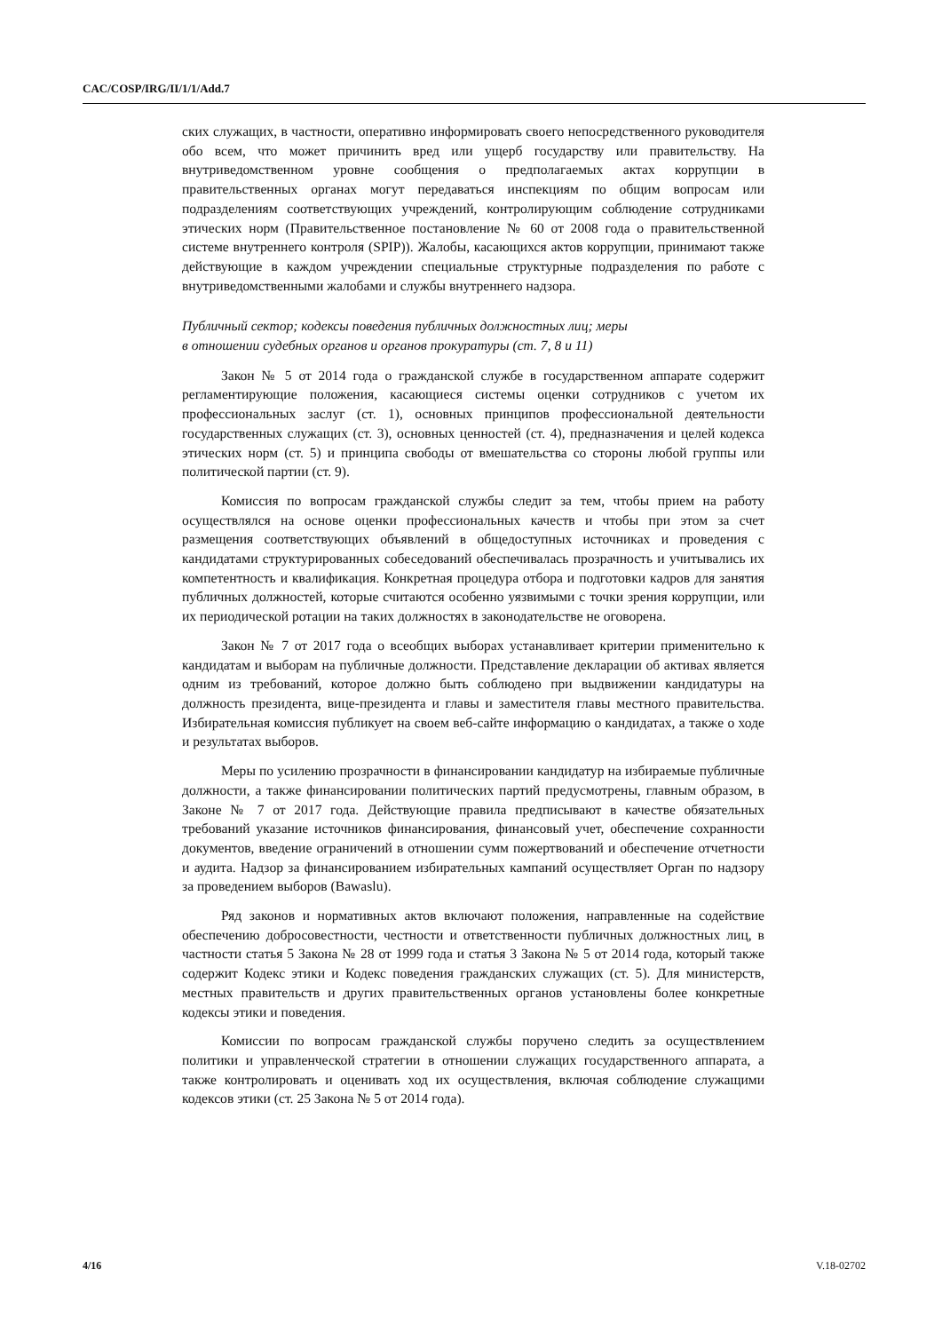CAC/COSP/IRG/II/1/1/Add.7
ских служащих, в частности, оперативно информировать своего непосредственного руководителя обо всем, что может причинить вред или ущерб государству или правительству. На внутриведомственном уровне сообщения о предполагаемых актах коррупции в правительственных органах могут передаваться инспекциям по общим вопросам или подразделениям соответствующих учреждений, контролирующим соблюдение сотрудниками этических норм (Правительственное постановление № 60 от 2008 года о правительственной системе внутреннего контроля (SPIP)). Жалобы, касающихся актов коррупции, принимают также действующие в каждом учреждении специальные структурные подразделения по работе с внутриведомственными жалобами и службы внутреннего надзора.
Публичный сектор; кодексы поведения публичных должностных лиц; меры
в отношении судебных органов и органов прокуратуры (ст. 7, 8 и 11)
Закон № 5 от 2014 года о гражданской службе в государственном аппарате содержит регламентирующие положения, касающиеся системы оценки сотрудников с учетом их профессиональных заслуг (ст. 1), основных принципов профессиональной деятельности государственных служащих (ст. 3), основных ценностей (ст. 4), предназначения и целей кодекса этических норм (ст. 5) и принципа свободы от вмешательства со стороны любой группы или политической партии (ст. 9).
Комиссия по вопросам гражданской службы следит за тем, чтобы прием на работу осуществлялся на основе оценки профессиональных качеств и чтобы при этом за счет размещения соответствующих объявлений в общедоступных источниках и проведения с кандидатами структурированных собеседований обеспечивалась прозрачность и учитывались их компетентность и квалификация. Конкретная процедура отбора и подготовки кадров для занятия публичных должностей, которые считаются особенно уязвимыми с точки зрения коррупции, или их периодической ротации на таких должностях в законодательстве не оговорена.
Закон № 7 от 2017 года о всеобщих выборах устанавливает критерии применительно к кандидатам и выборам на публичные должности. Представление декларации об активах является одним из требований, которое должно быть соблюдено при выдвижении кандидатуры на должность президента, вице-президента и главы и заместителя главы местного правительства. Избирательная комиссия публикует на своем веб-сайте информацию о кандидатах, а также о ходе и результатах выборов.
Меры по усилению прозрачности в финансировании кандидатур на избираемые публичные должности, а также финансировании политических партий предусмотрены, главным образом, в Законе № 7 от 2017 года. Действующие правила предписывают в качестве обязательных требований указание источников финансирования, финансовый учет, обеспечение сохранности документов, введение ограничений в отношении сумм пожертвований и обеспечение отчетности и аудита. Надзор за финансированием избирательных кампаний осуществляет Орган по надзору за проведением выборов (Bawaslu).
Ряд законов и нормативных актов включают положения, направленные на содействие обеспечению добросовестности, честности и ответственности публичных должностных лиц, в частности статья 5 Закона № 28 от 1999 года и статья 3 Закона № 5 от 2014 года, который также содержит Кодекс этики и Кодекс поведения гражданских служащих (ст. 5). Для министерств, местных правительств и других правительственных органов установлены более конкретные кодексы этики и поведения.
Комиссии по вопросам гражданской службы поручено следить за осуществлением политики и управленческой стратегии в отношении служащих государственного аппарата, а также контролировать и оценивать ход их осуществления, включая соблюдение служащими кодексов этики (ст. 25 Закона № 5 от 2014 года).
4/16 V.18-02702